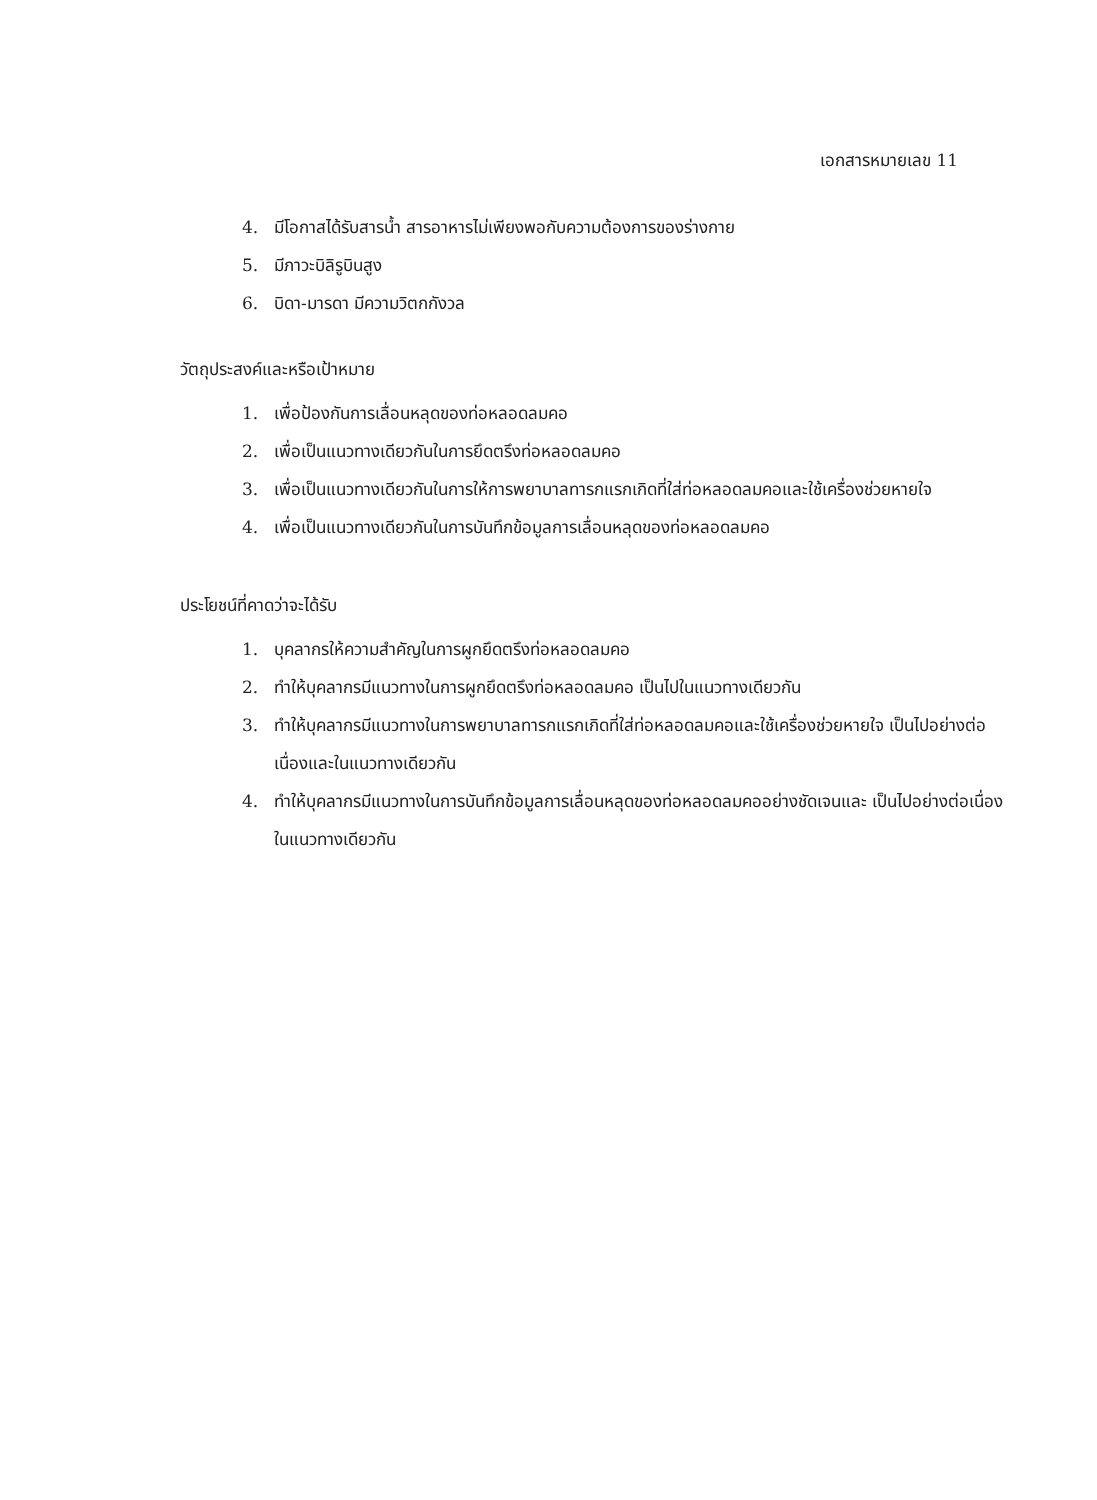เอกสารหมายเลข 11
4. มีโอกาสได้รับสารน้ำ สารอาหารไม่เพียงพอกับความต้องการของร่างกาย
5. มีภาวะบิลิรูบินสูง
6. บิดา-มารดา มีความวิตกกังวล
วัตถุประสงค์และหรือเป้าหมาย
1. เพื่อป้องกันการเลื่อนหลุดของท่อหลอดลมคอ
2. เพื่อเป็นแนวทางเดียวกันในการยึดตรึงท่อหลอดลมคอ
3. เพื่อเป็นแนวทางเดียวกันในการให้การพยาบาลทารกแรกเกิดที่ใส่ท่อหลอดลมคอและใช้เครื่องช่วยหายใจ
4. เพื่อเป็นแนวทางเดียวกันในการบันทึกข้อมูลการเลื่อนหลุดของท่อหลอดลมคอ
ประโยชน์ที่คาดว่าจะได้รับ
1. บุคลากรให้ความสำคัญในการผูกยึดตรึงท่อหลอดลมคอ
2. ทำให้บุคลากรมีแนวทางในการผูกยึดตรึงท่อหลอดลมคอ เป็นไปในแนวทางเดียวกัน
3. ทำให้บุคลากรมีแนวทางในการพยาบาลทารกแรกเกิดที่ใส่ท่อหลอดลมคอและใช้เครื่องช่วยหายใจ เป็นไปอย่างต่อเนื่องและในแนวทางเดียวกัน
4. ทำให้บุคลากรมีแนวทางในการบันทึกข้อมูลการเลื่อนหลุดของท่อหลอดลมคออย่างชัดเจนและ เป็นไปอย่างต่อเนื่องในแนวทางเดียวกัน